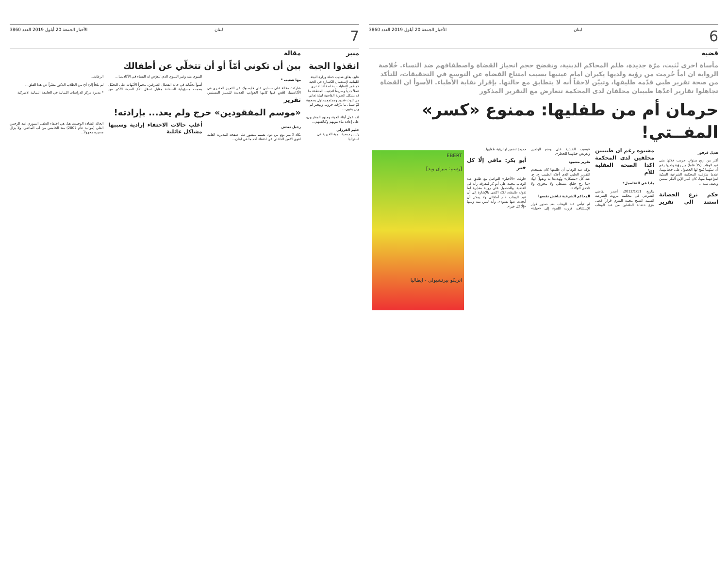6 لبنان الأخبار الجمعة 20 أيلول 2019 العدد 3860
قضية
مأساة اخرى تُثبت، مرّة جديدة، ظلم المحاكم الدينية، وتفضح حجم انحياز القضاة واصطفافهم ضد النساء. خُلاصة الرواية ان اماً حُرمت من رؤية ولديها يكبران امام عينيها بسبب امتناع القضاة عن التوسع في التحقيقات، للتأكد من صحة تقرير طبي قدّمه طليقها، وتبيّن لاحقاً أنه لا يتطابق مع حالتها. بإقرار نقابة الأطباء. الأسوأ ان القضاة تجاهلوا تقارير اعدّها طبيبان محلفان لدى المحكمة تتعارض مع التقرير المذكور
حرمان أم من طفليها: ممنوع «كسر» المفــتي!
EBERT
[رسم: ميزان ويد]
انريكو بيرتشيولي - ايطاليا
هديل فرفور
أكثر من اربع سنوات حرمت خلالها منى عبد الوهاب (35 عاماً) من رؤية ولديها رغم أن سنّهما يُتيح لها الحصول على حضانتهما. عندما شرّعت المحكمة الشرعية السنّية انتزاعهما منها، كان عُمر الإبن البكر سنتين ونصف سنة...
حكم نزع الحضانة استند الى تقرير مشبوه رغم ان طبيبين محلفين لدى المحكمة اكدا الصحة العقلية للأم
ماذا في التفاصيل؟
بتاريخ 2012/1/11، أصدر القاضي الشرعي في محكمة بيروت الشرعية السنية الشيخ محمد النقري قراراً قضى بنزع حضانة الطفلين من عبد الوهاب «بسبب الخشية على وضع الولدين وتعريض حياتهما للخطر».
تقرير مشبوه
تؤكد عبد الوهاب أن طليقها كان يستخدم التقرير الطبي الذي أعدّه الطبيب ج. ح. عند كل «مشكل» ويُهددها به ويقول لها: «ما رح خليكِ تشتغلي ولا تتجوزي ولا تاخدي الولاد».
المحاكم الشرعية تناقض نفسها
لم تيأس عبد الوهاب بعد صدور قرار الإستئناف، قررت اللجوء إلى «حيلة» جديدة تضمن لها رؤية طفليها...
أبو بكر: مافي إلّا كل خير
حاولت «الأخبار» التواصل مع طليق عبد الوهاب محمد علي أبو كر لمعرفة رأيه في القضية، وللحصول على رواية مغايرة لما تقوله طليقته، لكنّه اكتفى بالإشارة إلى أن عبد الوهاب «أم أطفالي ولا يمكن أن أتحدث عنها بسوء»، وأنه ليس بينه وبينها «إلّا كل خير».
7 لبنان الأخبار الجمعة 20 أيلول 2019 العدد 3860
منبر
انقذوا الجية
نتابع، بقلق شديد، خطة وزارة البيئة اللبنانية لإستعمال الكسارة في الجية كمطمر للنفايات، بخاصة أننا لا نرى عملاً جدياً وسريعاً لتجنيب المنطقة ما قد يشكل الضربة القاضية لبيئة تعاني من تلوث شديد ومجتمع يحاول بصعوبة لمّ شمل ما مزّقته حروب وتهجير لم ولن ينتهي...
لقد عمل أبناء الجية، ومنهم المغتربون، على إعادة بناء بيوتهم وكنائسهم...
حليم الفرزلي
رئيس جمعية الجية الخيرية في استراليا
مقالة
بين أن تكوني أمّاً أو أن تتخلّي عن أطفالك
مها شعيب *
شاركتُ مقالة على حسابي على فايسبوك عن التمييز الجندري في الأكاديميا، لخّص فيها كاتبها الجوانب العديدة للتمييز المستمر، البنيوي منه وغير البنيوي الذي تتعرّض له النساء في الأكاديميا...
أسوأ تجلّياته في حالة انفصال الطرفين، مجبراً الأمّهات على التحمّل بصمت مسؤولية الحضانة مقابل تحمّل الأمّ للعبء الأكبر من الرعاية...
لم يلجأ إليّ أيّ من الطلاب الذكور معبّراً عن هذا القلق...
* مديرة مركز الدراسات اللبنانية في الجامعة اللبنانية الاميركية
تقرير
«موسم المفقودين» خرج ولم يعد... بإرادته!
رحيل دندش
يكاد لا يمر يوم من دون تعميم منشور على صفحة المديرية العامة لقوى الأمن الداخلي عن اختفاء أحد ما في لبنان...
أغلب حالات الاختفاء إرادية وسببها مشاكل عائلية
الحالة الشاذة الوحيدة، هنا، هي اختفاء الطفل السوري عبد الرحمن العلي (مواليد عام 2007) منذ الخامس من آب الماضي، ولا يزال مصيره مجهولاً...